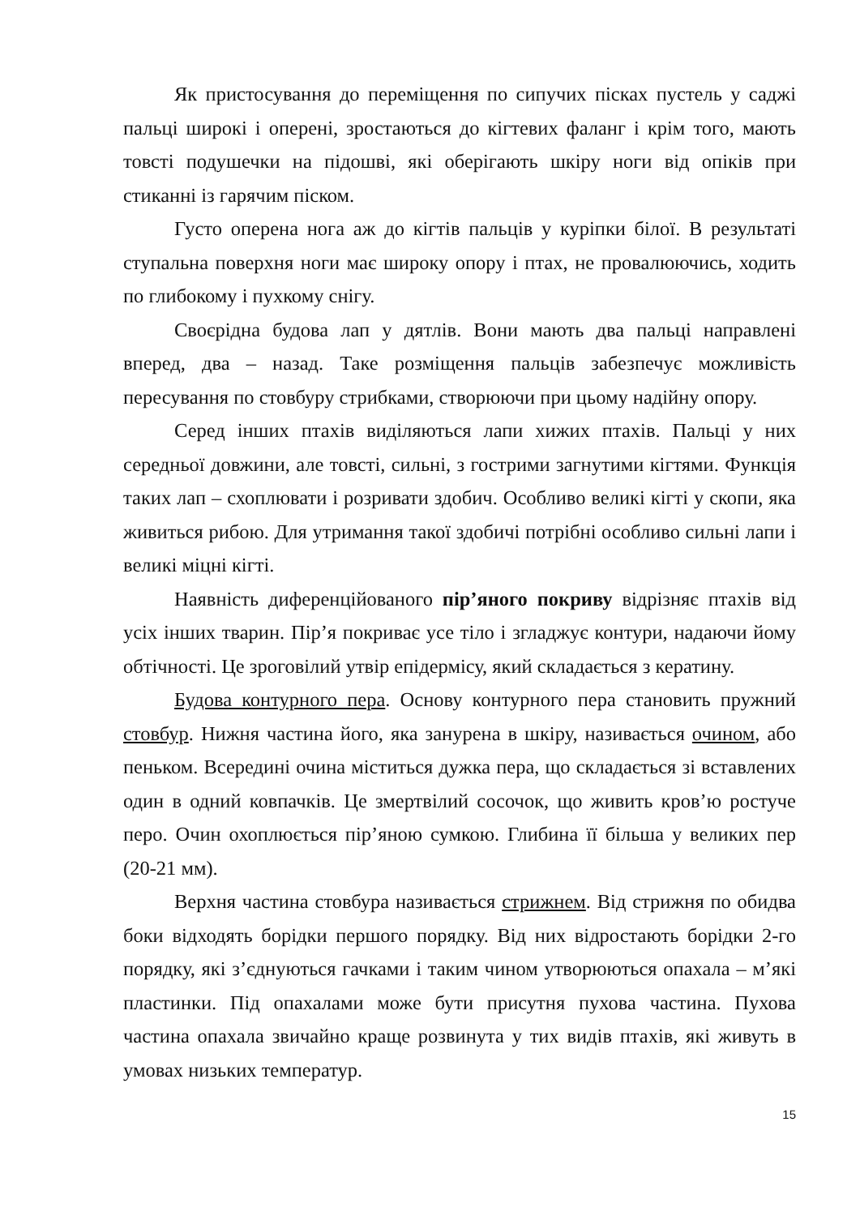Як пристосування до переміщення по сипучих пісках пустель у саджі пальці широкі і оперені, зростаються до кігтевих фаланг і крім того, мають товсті подушечки на підошві, які оберігають шкіру ноги від опіків при стиканні із гарячим піском.
Густо оперена нога аж до кігтів пальців у куріпки білої. В результаті ступальна поверхня ноги має широку опору і птах, не провалюючись, ходить по глибокому і пухкому снігу.
Своєрідна будова лап у дятлів. Вони мають два пальці направлені вперед, два – назад. Таке розміщення пальців забезпечує можливість пересування по стовбуру стрибками, створюючи при цьому надійну опору.
Серед інших птахів виділяються лапи хижих птахів. Пальці у них середньої довжини, але товсті, сильні, з гострими загнутими кігтями. Функція таких лап – схоплювати і розривати здобич. Особливо великі кігті у скопи, яка живиться рибою. Для утримання такої здобичі потрібні особливо сильні лапи і великі міцні кігті.
Наявність диференційованого пір’яного покриву відрізняє птахів від усіх інших тварин. Пір’я покриває усе тіло і згладжує контури, надаючи йому обтічності. Це зроговілий утвір епідермісу, який складається з кератину.
Будова контурного пера. Основу контурного пера становить пружний стовбур. Нижня частина його, яка занурена в шкіру, називається очином, або пеньком. Всередині очина міститься дужка пера, що складається зі вставлених один в одний ковпачків. Це змертвілий сосочок, що живить кров’ю ростуче перо. Очин охоплюється пір’яною сумкою. Глибина її більша у великих пер (20-21 мм).
Верхня частина стовбура називається стрижнем. Від стрижня по обидва боки відходять борідки першого порядку. Від них відростають борідки 2-го порядку, які з’єднуються гачками і таким чином утворюються опахала – м’які пластинки. Під опахалами може бути присутня пухова частина. Пухова частина опахала звичайно краще розвинута у тих видів птахів, які живуть в умовах низьких температур.
15